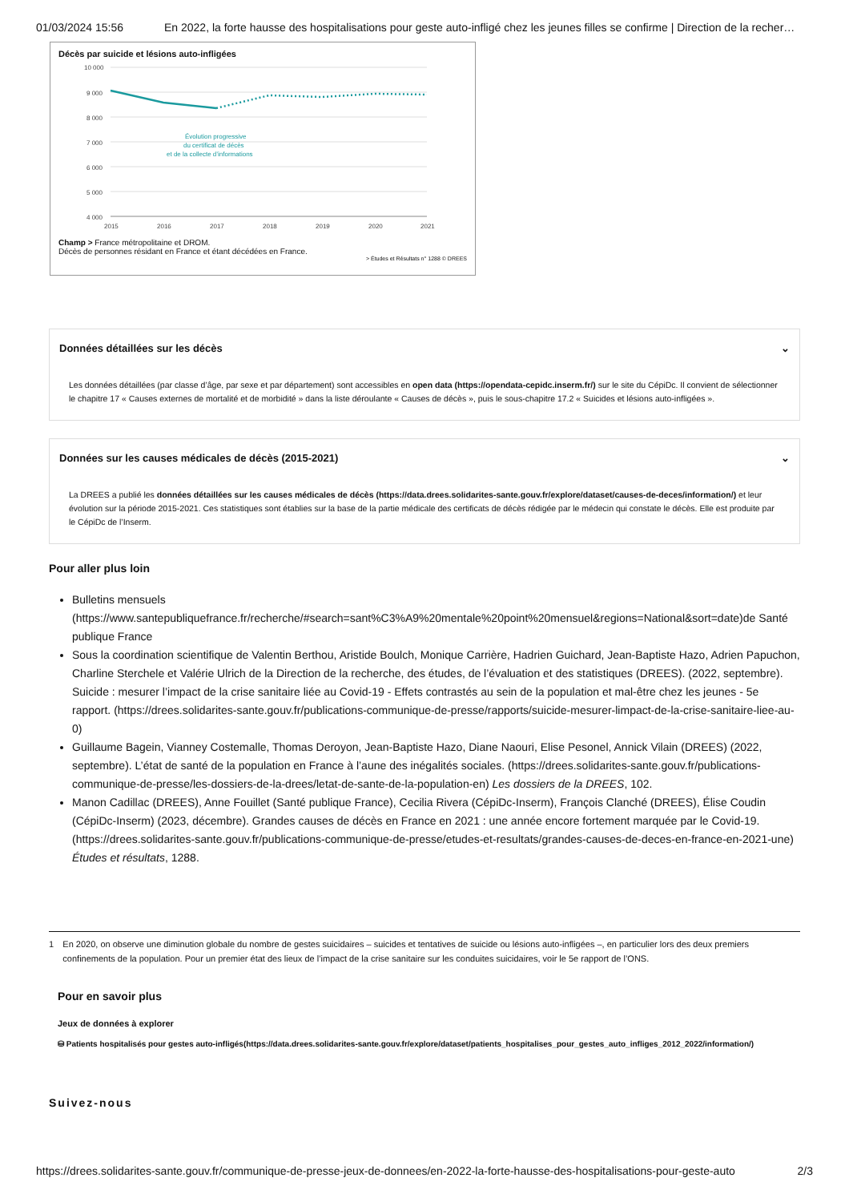01/03/2024 15:56 En 2022, la forte hausse des hospitalisations pour geste auto-infligé chez les jeunes filles se confirme | Direction de la recher…
Décès par suicide et lésions auto-infligées
10 000
9 000
8 000
7 000
6 000
5 000
4 000
Évolution progressive
du certificat de décès
et de la collecte d’informations
2015
2016
2017
2018
2019
2020
2021
Champ > France métropolitaine et DROM.
Décès de personnes résidant en France et étant décédées en France.
> Études et Résultats n° 1288 © DREES
Données détaillées sur les décès ⌄
Les données détaillées (par classe d’âge, par sexe et par département) sont accessibles en open data (https://opendata-cepidc.inserm.fr/) sur le site du CépiDc. Il convient de sélectionner le chapitre 17 « Causes externes de mortalité et de morbidité » dans la liste déroulante « Causes de décès », puis le sous-chapitre 17.2 « Suicides et lésions auto-infligées ».
Données sur les causes médicales de décès (2015-2021) ⌄
La DREES a publié les données détaillées sur les causes médicales de décès (https://data.drees.solidarites-sante.gouv.fr/explore/dataset/causes-de-deces/information/) et leur évolution sur la période 2015-2021. Ces statistiques sont établies sur la base de la partie médicale des certificats de décès rédigée par le médecin qui constate le décès. Elle est produite par le CépiDc de l’Inserm.
Pour aller plus loin
Bulletins mensuels (https://www.santepubliquefrance.fr/recherche/#search=sant%C3%A9%20mentale%20point%20mensuel&regions=National&sort=date)de Santé publique France
Sous la coordination scientifique de Valentin Berthou, Aristide Boulch, Monique Carrière, Hadrien Guichard, Jean-Baptiste Hazo, Adrien Papuchon, Charline Sterchele et Valérie Ulrich de la Direction de la recherche, des études, de l’évaluation et des statistiques (DREES). (2022, septembre). Suicide : mesurer l’impact de la crise sanitaire liée au Covid-19 - Effets contrastés au sein de la population et mal-être chez les jeunes - 5e rapport. (https://drees.solidarites-sante.gouv.fr/publications-communique-de-presse/rapports/suicide-mesurer-limpact-de-la-crise-sanitaire-liee-au-0)
Guillaume Bagein, Vianney Costemalle, Thomas Deroyon, Jean-Baptiste Hazo, Diane Naouri, Elise Pesonel, Annick Vilain (DREES) (2022, septembre). L’état de santé de la population en France à l’aune des inégalités sociales. (https://drees.solidarites-sante.gouv.fr/publications-communique-de-presse/les-dossiers-de-la-drees/letat-de-sante-de-la-population-en) Les dossiers de la DREES, 102.
Manon Cadillac (DREES), Anne Fouillet (Santé publique France), Cecilia Rivera (CépiDc-Inserm), François Clanché (DREES), Élise Coudin (CépiDc-Inserm) (2023, décembre). Grandes causes de décès en France en 2021 : une année encore fortement marquée par le Covid-19. (https://drees.solidarites-sante.gouv.fr/publications-communique-de-presse/etudes-et-resultats/grandes-causes-de-deces-en-france-en-2021-une) Études et résultats, 1288.
1 En 2020, on observe une diminution globale du nombre de gestes suicidaires – suicides et tentatives de suicide ou lésions auto-infligées –, en particulier lors des deux premiers confinements de la population. Pour un premier état des lieux de l’impact de la crise sanitaire sur les conduites suicidaires, voir le 5e rapport de l’ONS.
Pour en savoir plus
Jeux de données à explorer
⛁ Patients hospitalisés pour gestes auto-infligés(https://data.drees.solidarites-sante.gouv.fr/explore/dataset/patients_hospitalises_pour_gestes_auto_infliges_2012_2022/information/)
Suivez-nous
https://drees.solidarites-sante.gouv.fr/communique-de-presse-jeux-de-donnees/en-2022-la-forte-hausse-des-hospitalisations-pour-geste-auto 2/3